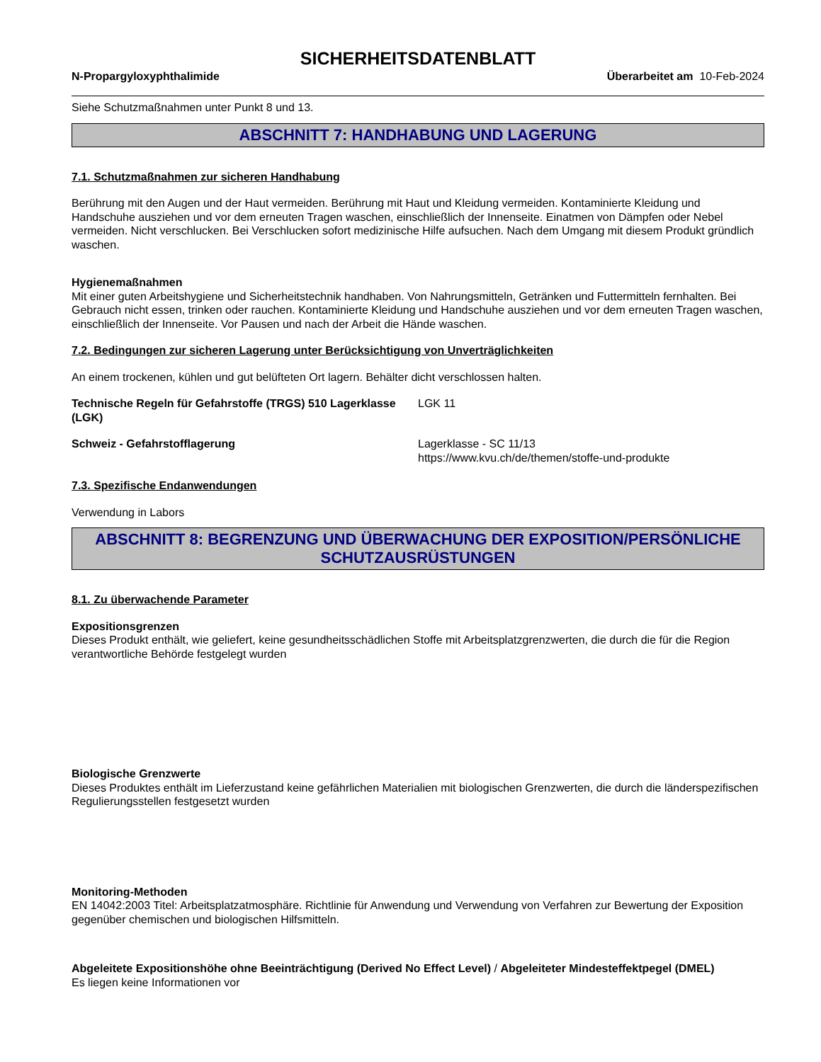SICHERHEITSDATENBLATT
N-Propargyloxyphthalimide Überarbeitet am 10-Feb-2024
Siehe Schutzmaßnahmen unter Punkt 8 und 13.
ABSCHNITT 7: HANDHABUNG UND LAGERUNG
7.1. Schutzmaßnahmen zur sicheren Handhabung
Berührung mit den Augen und der Haut vermeiden. Berührung mit Haut und Kleidung vermeiden. Kontaminierte Kleidung und Handschuhe ausziehen und vor dem erneuten Tragen waschen, einschließlich der Innenseite. Einatmen von Dämpfen oder Nebel vermeiden. Nicht verschlucken. Bei Verschlucken sofort medizinische Hilfe aufsuchen. Nach dem Umgang mit diesem Produkt gründlich waschen.
Hygienemaßnahmen
Mit einer guten Arbeitshygiene und Sicherheitstechnik handhaben. Von Nahrungsmitteln, Getränken und Futtermitteln fernhalten. Bei Gebrauch nicht essen, trinken oder rauchen. Kontaminierte Kleidung und Handschuhe ausziehen und vor dem erneuten Tragen waschen, einschließlich der Innenseite. Vor Pausen und nach der Arbeit die Hände waschen.
7.2. Bedingungen zur sicheren Lagerung unter Berücksichtigung von Unverträglichkeiten
An einem trockenen, kühlen und gut belüfteten Ort lagern. Behälter dicht verschlossen halten.
Technische Regeln für Gefahrstoffe (TRGS) 510 Lagerklasse (LGK)
LGK 11
Schweiz - Gefahrstofflagerung Lagerklasse - SC 11/13
https://www.kvu.ch/de/themen/stoffe-und-produkte
7.3. Spezifische Endanwendungen
Verwendung in Labors
ABSCHNITT 8: BEGRENZUNG UND ÜBERWACHUNG DER EXPOSITION/PERSÖNLICHE SCHUTZAUSRÜSTUNGEN
8.1. Zu überwachende Parameter
Expositionsgrenzen
Dieses Produkt enthält, wie geliefert, keine gesundheitsschädlichen Stoffe mit Arbeitsplatzgrenzwerten, die durch die für die Region verantwortliche Behörde festgelegt wurden
Biologische Grenzwerte
Dieses Produktes enthält im Lieferzustand keine gefährlichen Materialien mit biologischen Grenzwerten, die durch die länderspezifischen Regulierungsstellen festgesetzt wurden
Monitoring-Methoden
EN 14042:2003 Titel: Arbeitsplatzatmosphäre. Richtlinie für Anwendung und Verwendung von Verfahren zur Bewertung der Exposition gegenüber chemischen und biologischen Hilfsmitteln.
Abgeleitete Expositionshöhe ohne Beeinträchtigung (Derived No Effect Level) / Abgeleiteter Mindesteffektpegel (DMEL)
Es liegen keine Informationen vor